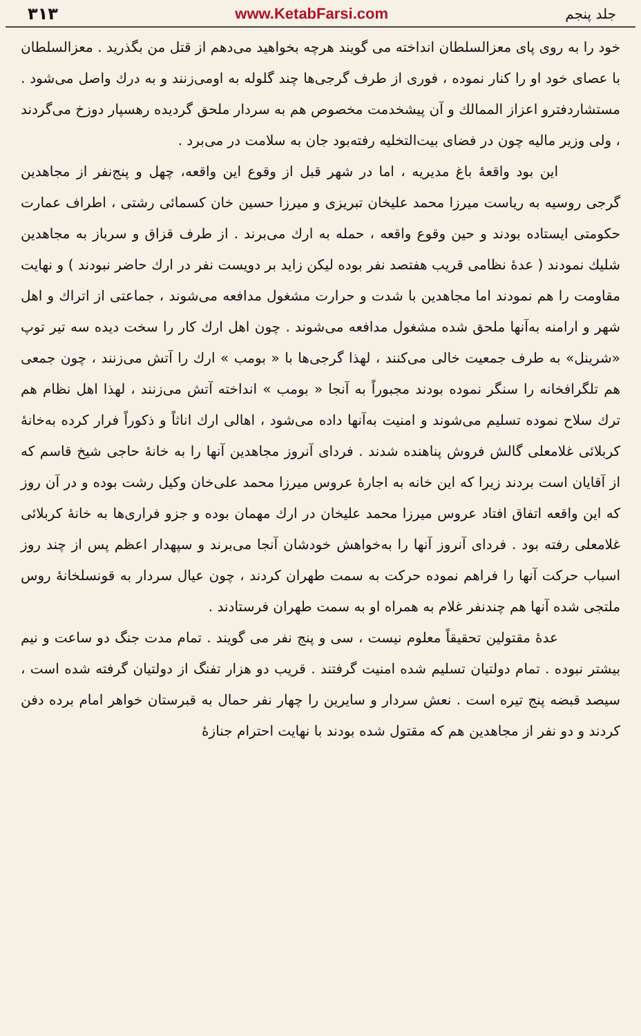۳۱۳ www.KetabFarsi.com جلد پنجم
خود را به روی پای معزالسلطان انداخته می گویند هرچه بخواهید می‌دهم از قتل من بگذرید . معزالسلطان با عصای خود او را کنار نموده ، فوری از طرف گرجی‌ها چند گلوله به اومی‌زنند و به درك واصل می‌شود . مستشاردفترو اعزاز الممالك و آن پیشخدمت مخصوص هم به سردار ملحق گردیده رهسپار دوزخ می‌گردند ، ولی وزیر مالیه چون در فضای بیت‌التخلیه رفته‌بود جان به سلامت در می‌برد .
این بود واقعهٔ باغ مدیریه ، اما در شهر قبل از وقوع این واقعه، چهل و پنج‌نفر از مجاهدین گرجی روسیه به ریاست میرزا محمد علیخان تبریزی و میرزا حسین خان کسمائی رشتی ، اطراف عمارت حکومتی ایستاده بودند و حین وقوع واقعه ، حمله به ارك می‌برند . از طرف قزاق و سرباز به مجاهدین شلیك نمودند ( عدهٔ نظامی قریب هفتصد نفر بوده لیکن زاید بر دویست نفر در ارك حاضر نبودند ) و نهایت مقاومت را هم نمودند اما مجاهدین با شدت و حرارت مشغول مدافعه می‌شوند ، جماعتی از اتراك و اهل شهر و ارامنه به‌آنها ملحق شده مشغول مدافعه می‌شوند . چون اهل ارك كار را سخت دیده سه تیر توپ «شرینل» به طرف جمعیت خالی می‌کنند ، لهذا گرجی‌ها با « بومب » ارك را آتش می‌زنند ، چون جمعی هم تلگرافخانه را سنگر نموده بودند مجبوراً به آنجا « بومب » انداخته آتش می‌زنند ، لهذا اهل نظام هم ترك سلاح نموده تسلیم می‌شوند و امنیت به‌آنها داده می‌شود ، اهالی ارك اناثاً و ذكوراً فرار كرده به‌خانهٔ كربلائی غلامعلی گالش فروش پناهنده شدند . فردای آنروز مجاهدین آنها را به خانهٔ حاجی شیخ قاسم که از آقایان است بردند زیرا که این خانه به اجارهٔ عروس میرزا محمد علی‌خان وكیل رشت بوده و در آن روز كه این واقعه اتفاق افتاد عروس میرزا محمد علیخان در ارك مهمان بوده و جزو فراری‌ها به خانهٔ كربلائی غلامعلی رفته بود . فردای آنروز آنها را به‌خواهش خودشان آنجا می‌برند و سپهدار اعظم پس از چند روز اسباب حركت آنها را فراهم نموده حركت به سمت طهران كردند ، چون عیال سردار به قونسلخانهٔ روس ملتجی شده آنها هم چندنفر غلام به همراه او به سمت طهران فرستادند .
عدهٔ مقتولین تحقیقاً معلوم نیست ، سی و پنج نفر می گویند . تمام مدت جنگ دو ساعت و نیم بیشتر نبوده . تمام دولتیان تسلیم شده امنیت گرفتند . قریب دو هزار تفنگ از دولتیان گرفته شده است ، سیصد قبضه پنج تیره است . نعش سردار و سایرین را چهار نفر حمال به قبرستان خواهر امام برده دفن كردند و دو نفر از مجاهدین هم كه مقتول شده بودند با نهایت احترام جنازهٔ